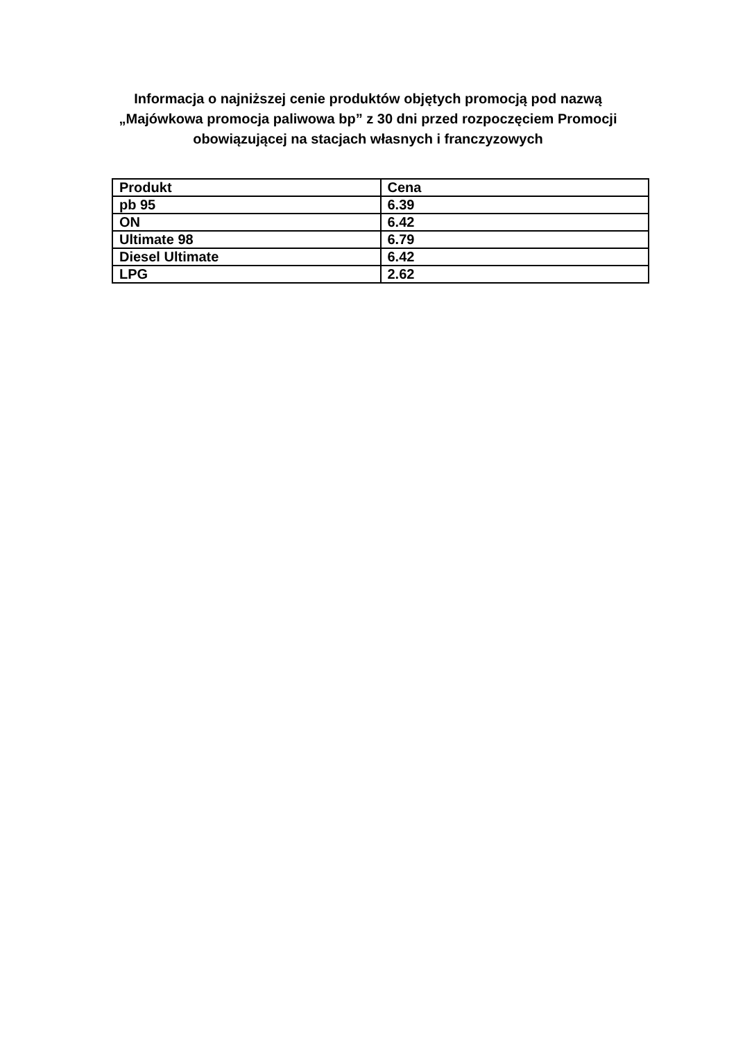Informacja o najniższej cenie produktów objętych promocją pod nazwą
„Majówkowa promocja paliwowa bp” z 30 dni przed rozpoczęciem Promocji
obowiązującej na stacjach własnych i franczyzowych
| Produkt | Cena |
| --- | --- |
| pb 95 | 6.39 |
| ON | 6.42 |
| Ultimate 98 | 6.79 |
| Diesel Ultimate | 6.42 |
| LPG | 2.62 |